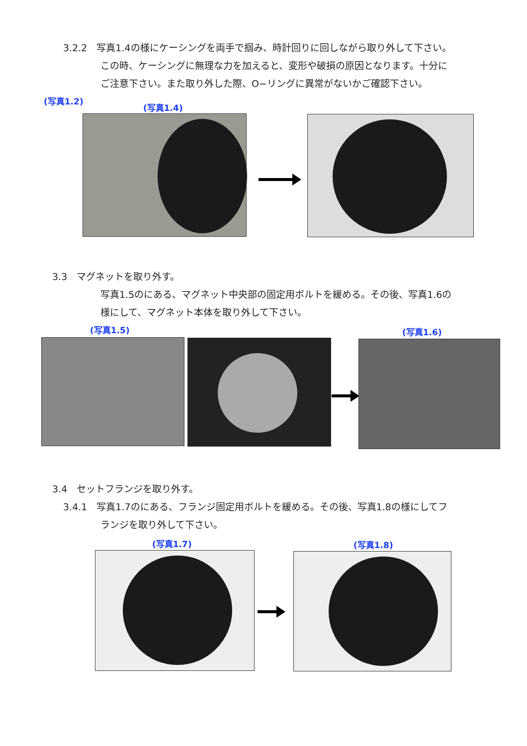3.2.2　写真1.4の様にケーシングを両手で掴み、時計回りに回しながら取り外して下さい。
この時、ケーシングに無理な力を加えると、変形や破損の原因となります。十分に
ご注意下さい。また取り外した際、O−リングに異常がないかご確認下さい。
(写真1.2)
(写真1.4)
3.3　マグネットを取り外す。
写真1.5のにある、マグネット中央部の固定用ボルトを緩める。その後、写真1.6の
様にして、マグネット本体を取り外して下さい。
(写真1.5) (写真1.6)
3.4　セットフランジを取り外す。
3.4.1　写真1.7のにある、フランジ固定用ボルトを緩める。その後、写真1.8の様にしてフ
ランジを取り外して下さい。
(写真1.7) (写真1.8)